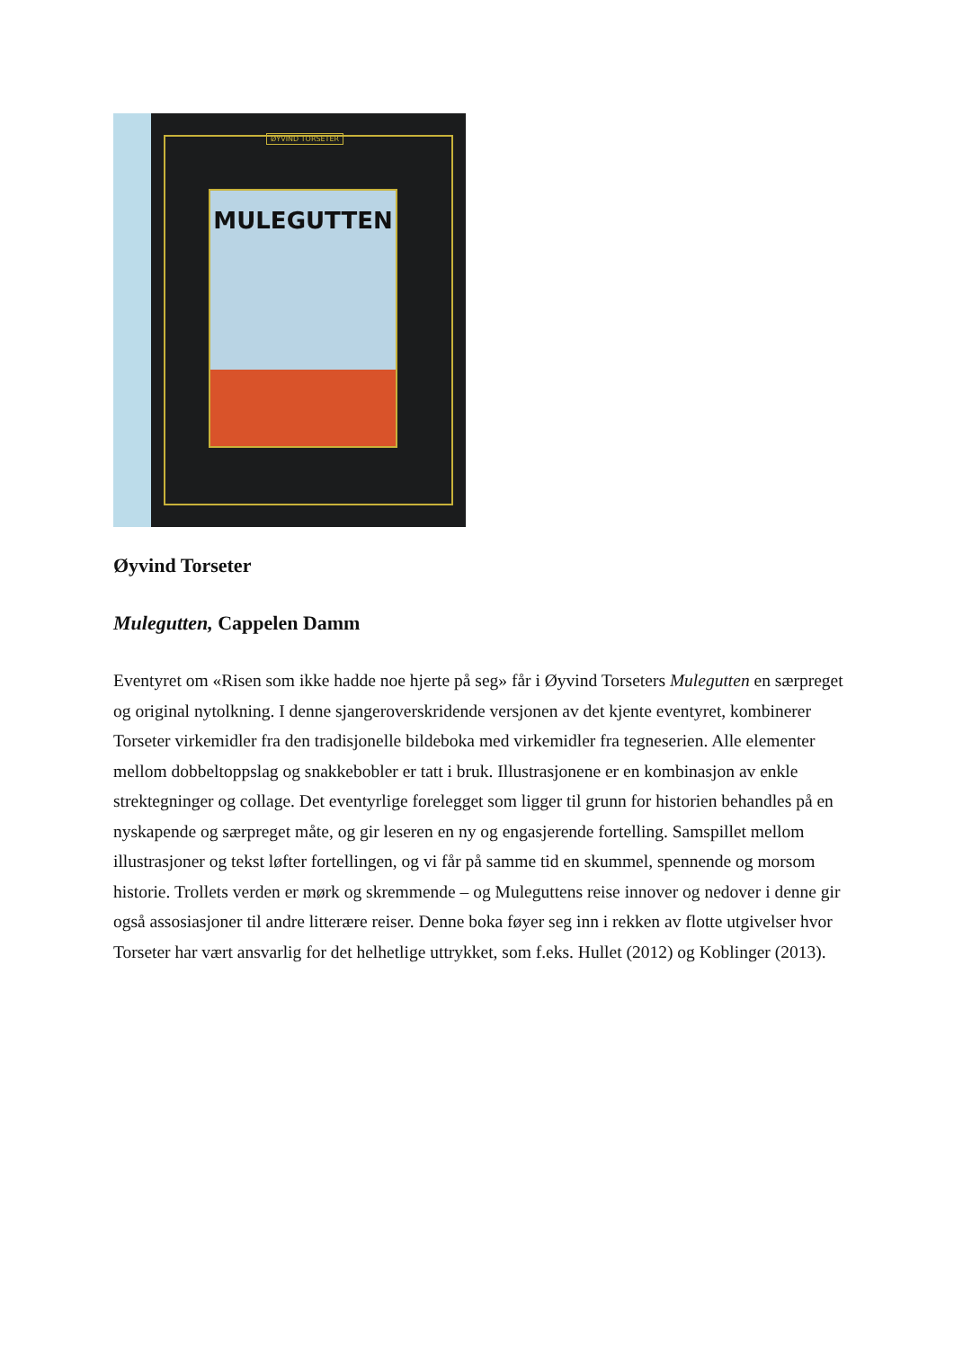ØYVIND TORSETER
MULEGUTTEN
Øyvind Torseter
Mulegutten, Cappelen Damm
Eventyret om «Risen som ikke hadde noe hjerte på seg» får i Øyvind Torseters Mulegutten en særpreget og original nytolkning. I denne sjangeroverskridende versjonen av det kjente eventyret, kombinerer Torseter virkemidler fra den tradisjonelle bildeboka med virkemidler fra tegneserien. Alle elementer mellom dobbeltoppslag og snakkebobler er tatt i bruk. Illustrasjonene er en kombinasjon av enkle strektegninger og collage. Det eventyrlige forelegget som ligger til grunn for historien behandles på en nyskapende og særpreget måte, og gir leseren en ny og engasjerende fortelling. Samspillet mellom illustrasjoner og tekst løfter fortellingen, og vi får på samme tid en skummel, spennende og morsom historie. Trollets verden er mørk og skremmende – og Muleguttens reise innover og nedover i denne gir også assosiasjoner til andre litterære reiser. Denne boka føyer seg inn i rekken av flotte utgivelser hvor Torseter har vært ansvarlig for det helhetlige uttrykket, som f.eks. Hullet (2012) og Koblinger (2013).